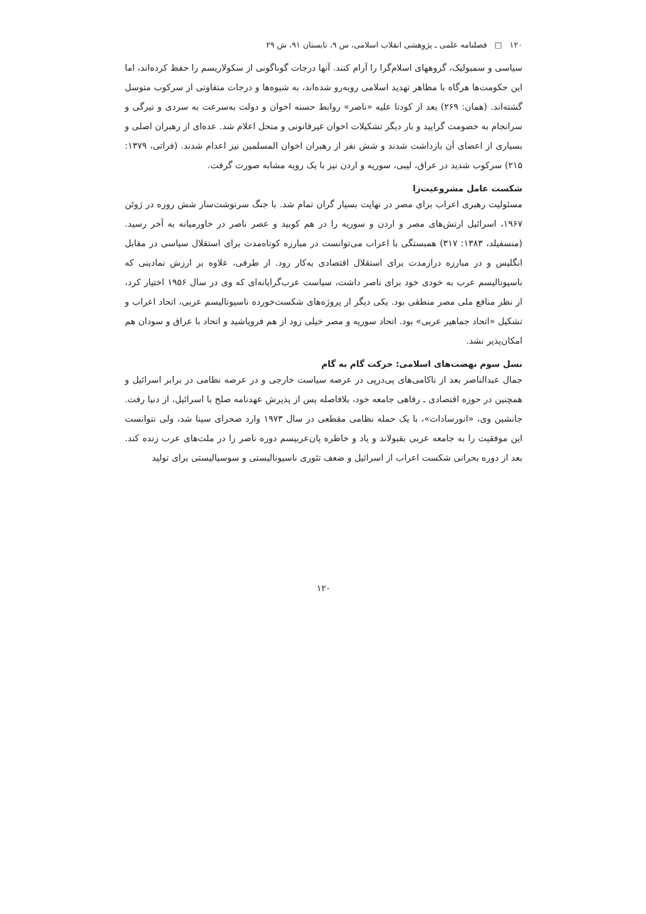۱۲۰ □ فصلنامه علمی ـ پژوهشی انقلاب اسلامی، س ۹، تابستان ۹۱، ش ۲۹
سیاسی و سمبولیک، گروههای اسلام‌گرا را آرام کنند. آنها درجات گوناگونی از سکولاریسم را حفظ کرده‌اند، اما این حکومت‌ها هرگاه با مظاهر تهدید اسلامی روبه‌رو شده‌اند، به شیوه‌ها و درجات متفاوتی از سرکوب متوسل گشته‌اند. (همان: ۲۶۹) بعد از کودتا علیه «ناصر» روابط حسنه اخوان و دولت به‌سرعت به سردی و تیرگی و سرانجام به خصومت گرایید و بار دیگر تشکیلات اخوان غیرقانونی و منحل اعلام شد. عده‌ای از رهبران اصلی و بسیاری از اعضای آن بازداشت شدند و شش نفر از رهبران اخوان المسلمین نیز اعدام شدند. (فراتی، ۱۳۷۹: ۲۱۵) سرکوب شدید در عراق، لیبی، سوریه و اردن نیز با یک رویه مشابه صورت گرفت.
شکست عامل مشروعیت‌زا
مسئولیت رهبری اعراب برای مصر در نهایت بسیار گران تمام شد. با جنگ سرنوشت‌ساز شش روزه در ژوئن ۱۹۶۷، اسرائیل ارتش‌های مصر و اردن و سوریه را در هم کوبید و عصر ناصر در خاورمیانه به آخر رسید. (منسفیلد، ۱۳۸۳: ۳۱۷) همبستگی با اعراب می‌توانست در مبارزه کوتاه‌مدت برای استقلال سیاسی در مقابل انگلیس و در مبارزه درازمدت برای استقلال اقتصادی به‌کار رود. از طرفی، علاوه بر ارزش نمادینی که ناسیونالیسم عرب به خودی خود برای ناصر داشت، سیاست عرب‌گرایانه‌ای که وی در سال ۱۹۵۶ اختیار کرد، از نظر منافع ملی مصر منطقی بود. یکی دیگر از پروژه‌های شکست‌خورده ناسیونالیسم عربی، اتحاد اعراب و تشکیل «اتحاد جماهیر عربی» بود. اتحاد سوریه و مصر خیلی زود از هم فروپاشید و اتحاد با عراق و سودان هم امکان‌پذیر نشد.
نسل سوم نهضت‌های اسلامی: حرکت گام به گام
جمال عبدالناصر بعد از ناکامی‌های پی‌درپی در عرصه سیاست خارجی و در عرصه نظامی در برابر اسرائیل و همچنین در حوزه اقتصادی ـ رفاهی جامعه خود، بلافاصله پس از پذیرش عهدنامه صلح با اسرائیل، از دنیا رفت. جانشین وی، «انورسادات»، با یک حمله نظامی مقطعی در سال ۱۹۷۳ وارد صحرای سینا شد، ولی نتوانست این موفقیت را به جامعه عربی بقبولاند و یاد و خاطره پان‌عربیسم دوره ناصر را در ملت‌های عرب زنده کند. بعد از دوره بحرانی شکست اعراب از اسرائیل و ضعف تئوری ناسیونالیستی و سوسیالیستی برای تولید
۱۲۰